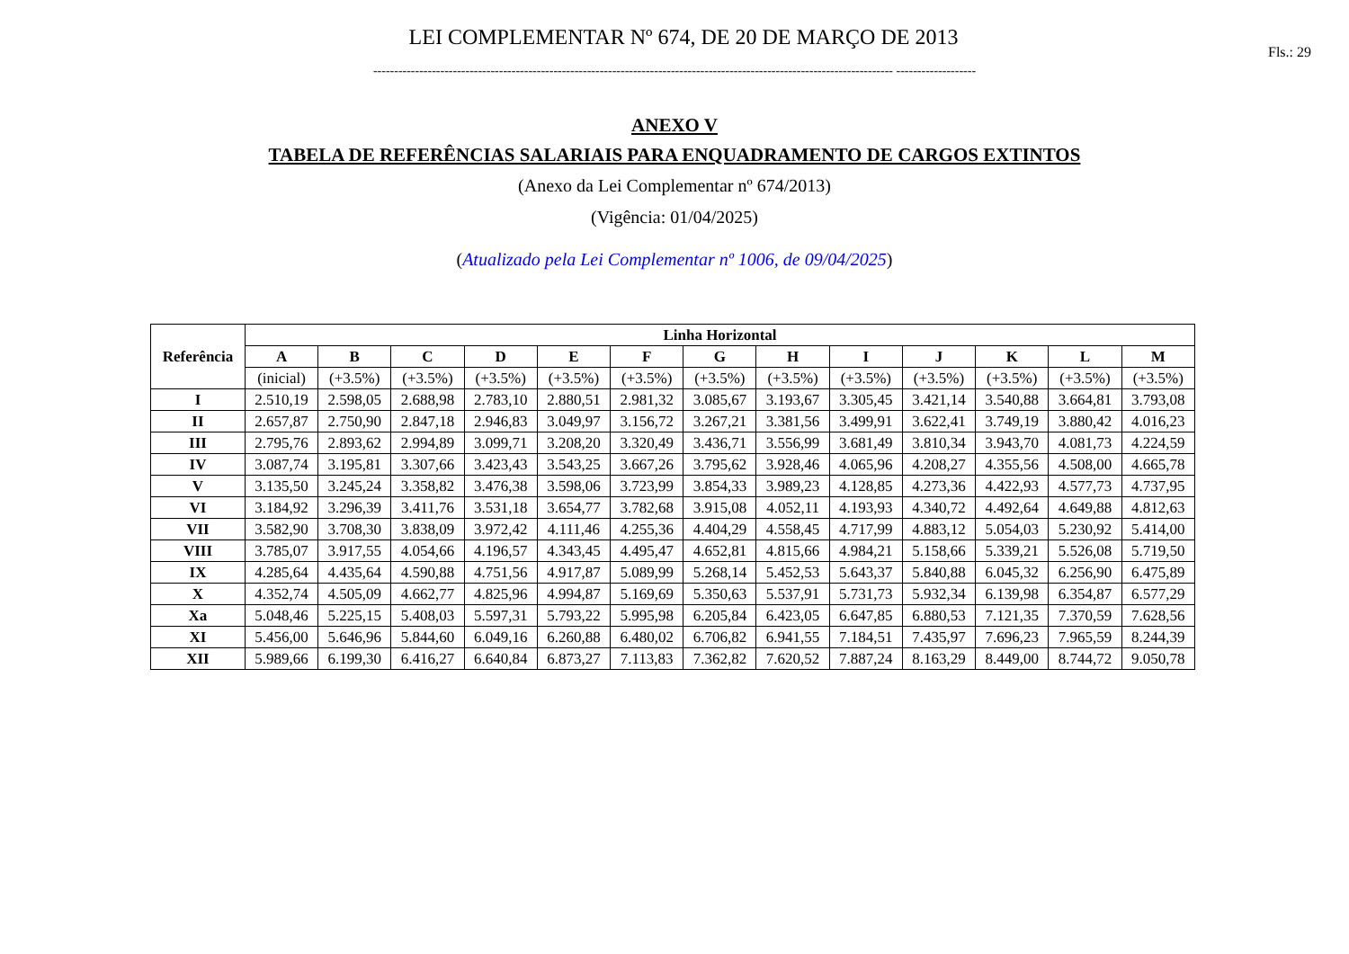LEI COMPLEMENTAR Nº 674, DE 20 DE MARÇO DE 2013
Fls.: 29
---------------------------------------------------------------------------------------------------------------------------- -------------------
ANEXO V
TABELA DE REFERÊNCIAS SALARIAIS PARA ENQUADRAMENTO DE CARGOS EXTINTOS
(Anexo da Lei Complementar nº 674/2013)
(Vigência: 01/04/2025)
(Atualizado pela Lei Complementar nº 1006, de 09/04/2025)
| Referência | Linha Horizontal | | | | | | | | | | | | |
| --- | --- | --- | --- | --- | --- | --- | --- | --- | --- | --- | --- | --- | --- |
| | A | B | C | D | E | F | G | H | I | J | K | L | M |
| | (inicial) | (+3.5%) | (+3.5%) | (+3.5%) | (+3.5%) | (+3.5%) | (+3.5%) | (+3.5%) | (+3.5%) | (+3.5%) | (+3.5%) | (+3.5%) | (+3.5%) |
| I | 2.510,19 | 2.598,05 | 2.688,98 | 2.783,10 | 2.880,51 | 2.981,32 | 3.085,67 | 3.193,67 | 3.305,45 | 3.421,14 | 3.540,88 | 3.664,81 | 3.793,08 |
| II | 2.657,87 | 2.750,90 | 2.847,18 | 2.946,83 | 3.049,97 | 3.156,72 | 3.267,21 | 3.381,56 | 3.499,91 | 3.622,41 | 3.749,19 | 3.880,42 | 4.016,23 |
| III | 2.795,76 | 2.893,62 | 2.994,89 | 3.099,71 | 3.208,20 | 3.320,49 | 3.436,71 | 3.556,99 | 3.681,49 | 3.810,34 | 3.943,70 | 4.081,73 | 4.224,59 |
| IV | 3.087,74 | 3.195,81 | 3.307,66 | 3.423,43 | 3.543,25 | 3.667,26 | 3.795,62 | 3.928,46 | 4.065,96 | 4.208,27 | 4.355,56 | 4.508,00 | 4.665,78 |
| V | 3.135,50 | 3.245,24 | 3.358,82 | 3.476,38 | 3.598,06 | 3.723,99 | 3.854,33 | 3.989,23 | 4.128,85 | 4.273,36 | 4.422,93 | 4.577,73 | 4.737,95 |
| VI | 3.184,92 | 3.296,39 | 3.411,76 | 3.531,18 | 3.654,77 | 3.782,68 | 3.915,08 | 4.052,11 | 4.193,93 | 4.340,72 | 4.492,64 | 4.649,88 | 4.812,63 |
| VII | 3.582,90 | 3.708,30 | 3.838,09 | 3.972,42 | 4.111,46 | 4.255,36 | 4.404,29 | 4.558,45 | 4.717,99 | 4.883,12 | 5.054,03 | 5.230,92 | 5.414,00 |
| VIII | 3.785,07 | 3.917,55 | 4.054,66 | 4.196,57 | 4.343,45 | 4.495,47 | 4.652,81 | 4.815,66 | 4.984,21 | 5.158,66 | 5.339,21 | 5.526,08 | 5.719,50 |
| IX | 4.285,64 | 4.435,64 | 4.590,88 | 4.751,56 | 4.917,87 | 5.089,99 | 5.268,14 | 5.452,53 | 5.643,37 | 5.840,88 | 6.045,32 | 6.256,90 | 6.475,89 |
| X | 4.352,74 | 4.505,09 | 4.662,77 | 4.825,96 | 4.994,87 | 5.169,69 | 5.350,63 | 5.537,91 | 5.731,73 | 5.932,34 | 6.139,98 | 6.354,87 | 6.577,29 |
| Xa | 5.048,46 | 5.225,15 | 5.408,03 | 5.597,31 | 5.793,22 | 5.995,98 | 6.205,84 | 6.423,05 | 6.647,85 | 6.880,53 | 7.121,35 | 7.370,59 | 7.628,56 |
| XI | 5.456,00 | 5.646,96 | 5.844,60 | 6.049,16 | 6.260,88 | 6.480,02 | 6.706,82 | 6.941,55 | 7.184,51 | 7.435,97 | 7.696,23 | 7.965,59 | 8.244,39 |
| XII | 5.989,66 | 6.199,30 | 6.416,27 | 6.640,84 | 6.873,27 | 7.113,83 | 7.362,82 | 7.620,52 | 7.887,24 | 8.163,29 | 8.449,00 | 8.744,72 | 9.050,78 |